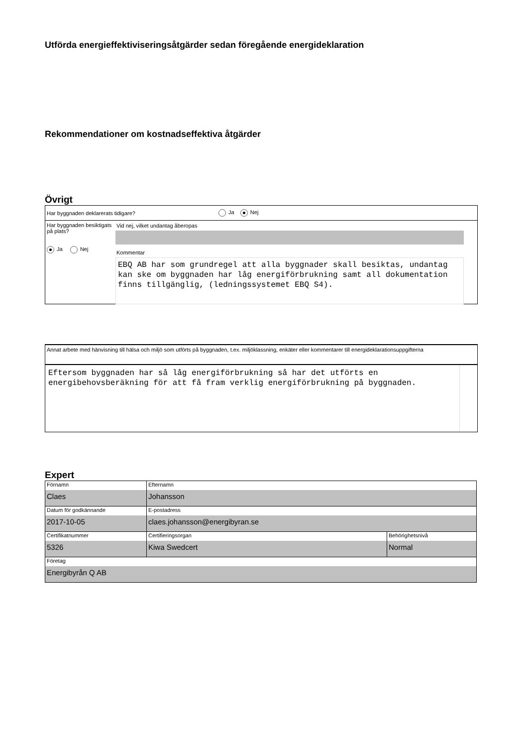Utförda energieffektiviseringsåtgärder sedan föregående energideklaration
Rekommendationer om kostnadseffektiva åtgärder
Övrigt
Har byggnaden deklarerats tidigare? Ja Nej
Har byggnaden besiktigats på plats?
Ja Nej
Vid nej, vilket undantag åberopas
Kommentar
EBQ AB har som grundregel att alla byggnader skall besiktas, undantag kan ske om byggnaden har låg energiförbrukning samt all dokumentation finns tillgänglig, (ledningssystemet EBQ S4).
Annat arbete med hänvisning till hälsa och miljö som utförts på byggnaden, t.ex. miljöklassning, enkäter eller kommentarer till energideklarationsuppgifterna
Eftersom byggnaden har så låg energiförbrukning så har det utförts en energibehovsberäkning för att få fram verklig energiförbrukning på byggnaden.
Expert
| Förnamn Claes | Efternamn Johansson | |
| Datum för godkännande 2017-10-05 | E-postadress claes.johansson@energibyran.se | |
| Certifikatnummer 5326 | Certifieringsorgan Kiwa Swedcert | Behörighetsnivå Normal |
| Företag Energibyrån Q AB | | |